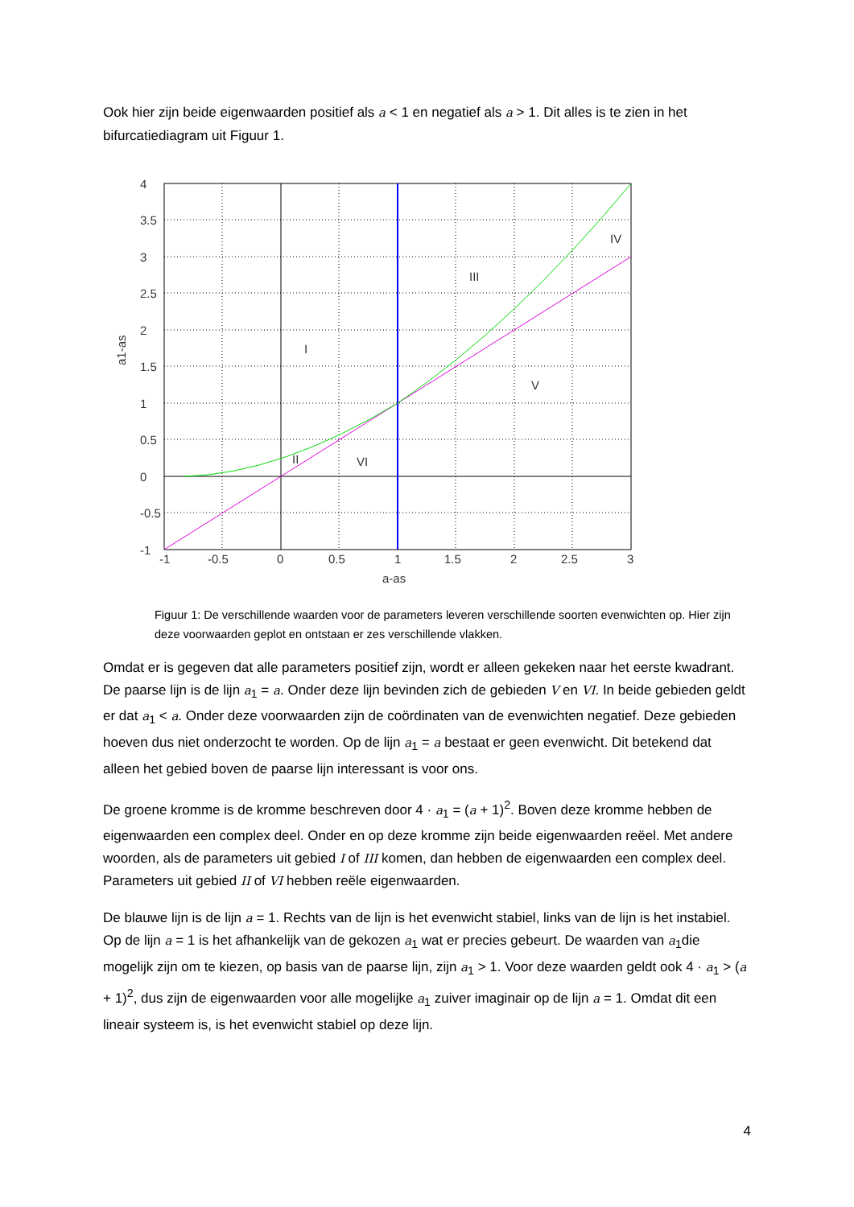Ook hier zijn beide eigenwaarden positief als a < 1 en negatief als a > 1. Dit alles is te zien in het bifurcatiediagram uit Figuur 1.
I
II
III
IV
V
VI
-1
-0.5
0
0.5
1
1.5
2
2.5
3
4
3.5
3
2.5
2
1.5
1
0.5
0
-0.5
-1
a-as
a1-as
Figuur 1: De verschillende waarden voor de parameters leveren verschillende soorten evenwichten op. Hier zijn deze voorwaarden geplot en ontstaan er zes verschillende vlakken.
Omdat er is gegeven dat alle parameters positief zijn, wordt er alleen gekeken naar het eerste kwadrant. De paarse lijn is de lijn a<sub>1</sub> = a. Onder deze lijn bevinden zich de gebieden V en VI. In beide gebieden geldt er dat a<sub>1</sub> < a. Onder deze voorwaarden zijn de coördinaten van de evenwichten negatief. Deze gebieden hoeven dus niet onderzocht te worden. Op de lijn a<sub>1</sub> = a bestaat er geen evenwicht. Dit betekend dat alleen het gebied boven de paarse lijn interessant is voor ons.
De groene kromme is de kromme beschreven door 4 · a<sub>1</sub> = (a + 1)<sup>2</sup>. Boven deze kromme hebben de eigenwaarden een complex deel. Onder en op deze kromme zijn beide eigenwaarden reëel. Met andere woorden, als de parameters uit gebied I of III komen, dan hebben de eigenwaarden een complex deel. Parameters uit gebied II of VI hebben reële eigenwaarden.
De blauwe lijn is de lijn a = 1. Rechts van de lijn is het evenwicht stabiel, links van de lijn is het instabiel. Op de lijn a = 1 is het afhankelijk van de gekozen a<sub>1</sub> wat er precies gebeurt. De waarden van a<sub>1</sub>die mogelijk zijn om te kiezen, op basis van de paarse lijn, zijn a<sub>1</sub> > 1. Voor deze waarden geldt ook 4 · a<sub>1</sub> > (a + 1)<sup>2</sup>, dus zijn de eigenwaarden voor alle mogelijke a<sub>1</sub> zuiver imaginair op de lijn a = 1. Omdat dit een lineair systeem is, is het evenwicht stabiel op deze lijn.
4